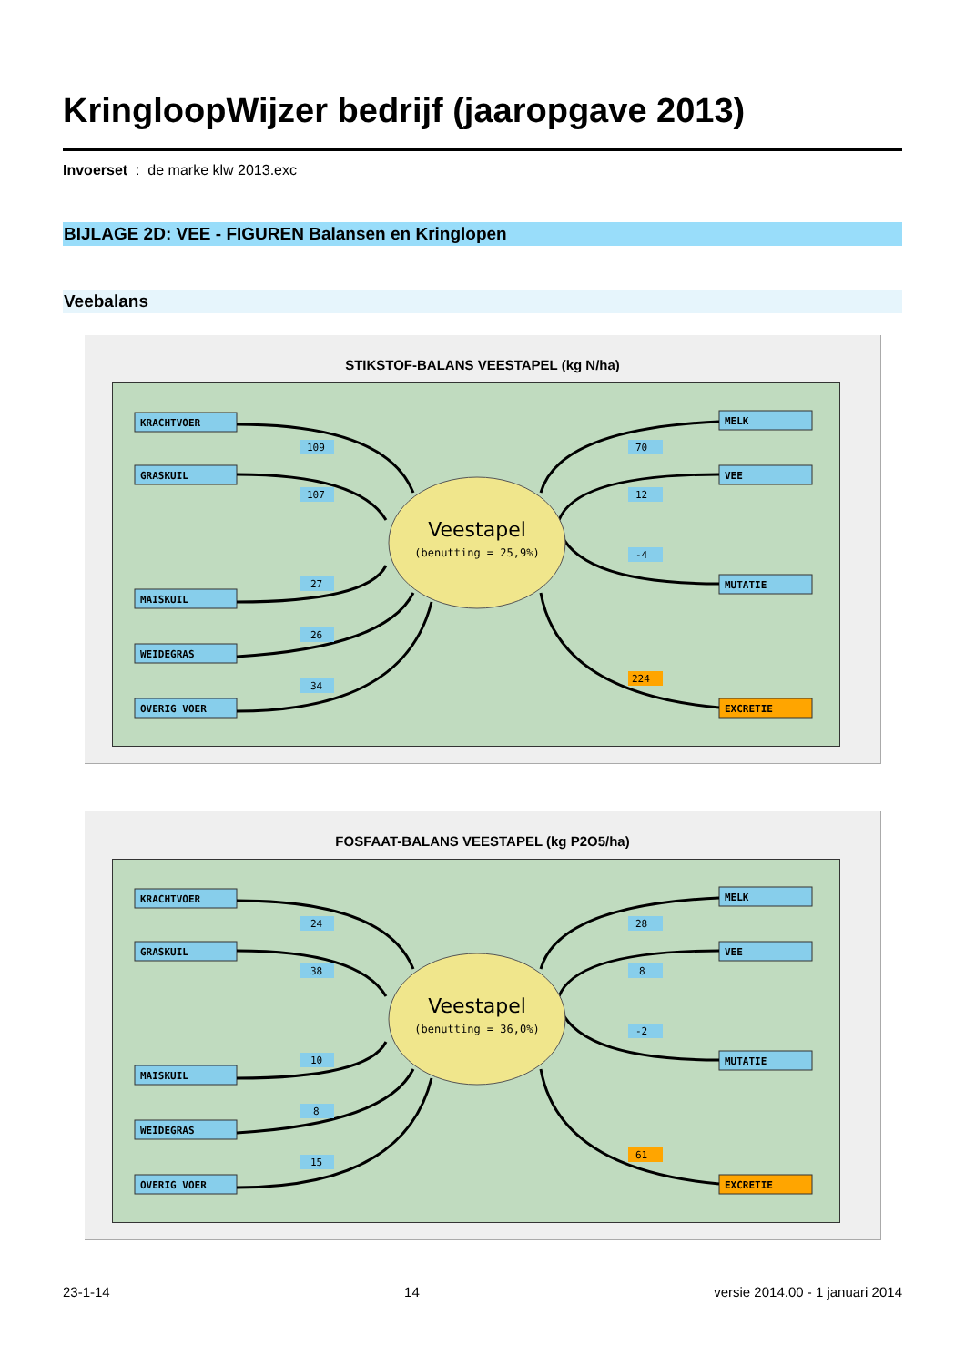KringloopWijzer bedrijf (jaaropgave 2013)
Invoerset : de marke klw 2013.exc
BIJLAGE 2D: VEE - FIGUREN Balansen en Kringlopen
Veebalans
STIKSTOF-BALANS VEESTAPEL (kg N/ha)
Veestapel
(benutting = 25,9%)
KRACHTVOER
GRASKUIL
MAISKUIL
WEIDEGRAS
OVERIG VOER
MELK
VEE
MUTATIE
EXCRETIE
109
107
27
26
34
70
12
-4
224
FOSFAAT-BALANS VEESTAPEL (kg P2O5/ha)
Veestapel
(benutting = 36,0%)
KRACHTVOER
GRASKUIL
MAISKUIL
WEIDEGRAS
OVERIG VOER
MELK
VEE
MUTATIE
EXCRETIE
24
38
10
8
15
28
8
-2
61
23-1-14 14 versie 2014.00 - 1 januari 2014